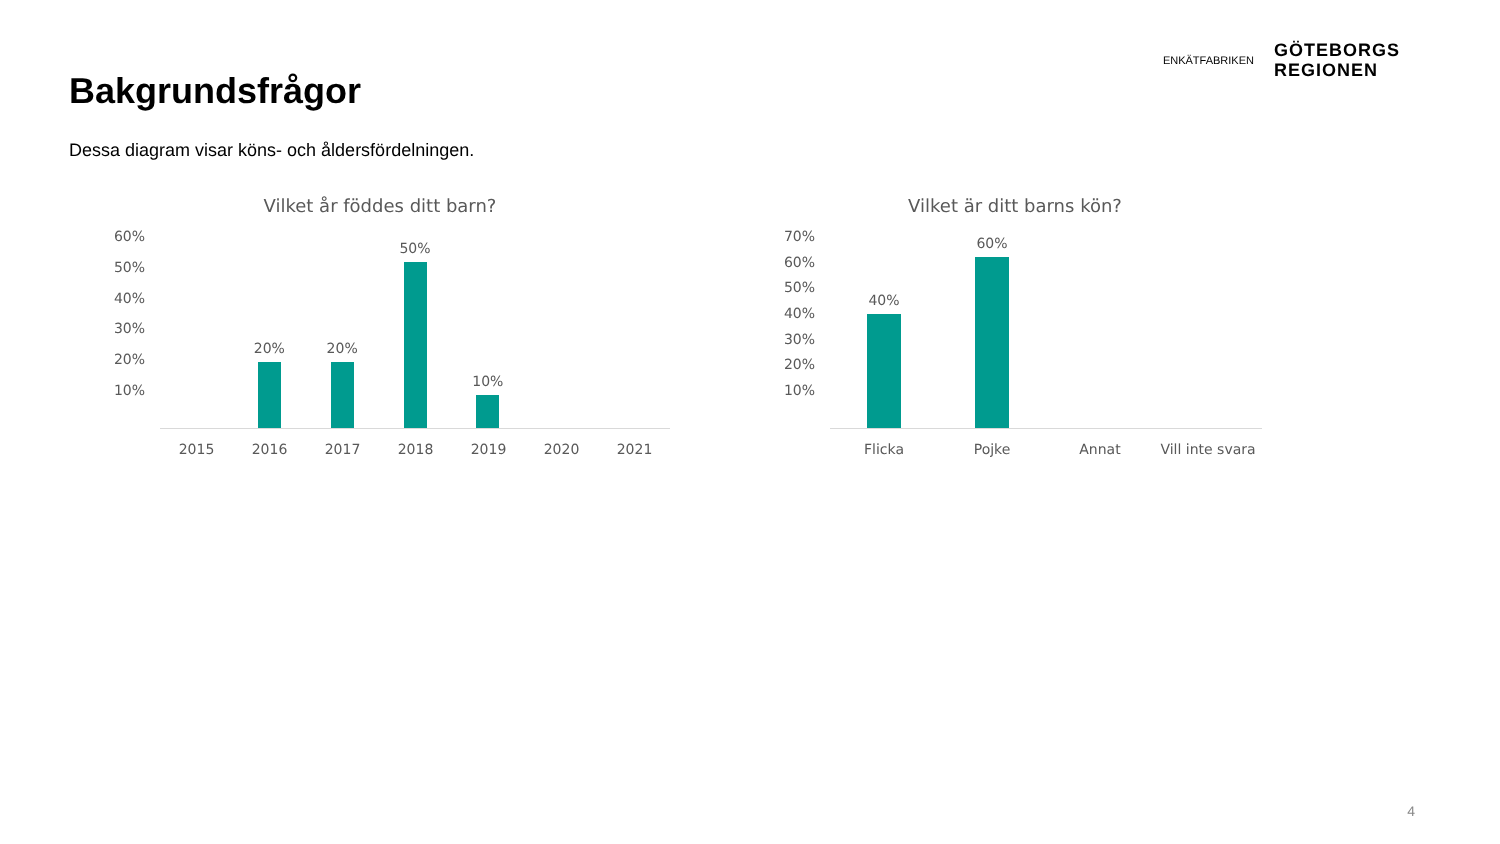Bakgrundsfrågor
ENKÄTFABRIKEN
GÖTEBORGS
REGIONEN
Dessa diagram visar köns- och åldersfördelningen.
Vilket år föddes ditt barn?
60%
50%
40%
30%
20%
10%
20%
20%
50%
10%
2015 2016 2017 2018 2019 2020 2021
Vilket är ditt barns kön?
70%
60%
50%
40%
30%
20%
10%
40%
60%
Flicka Pojke Annat Vill inte svara
4